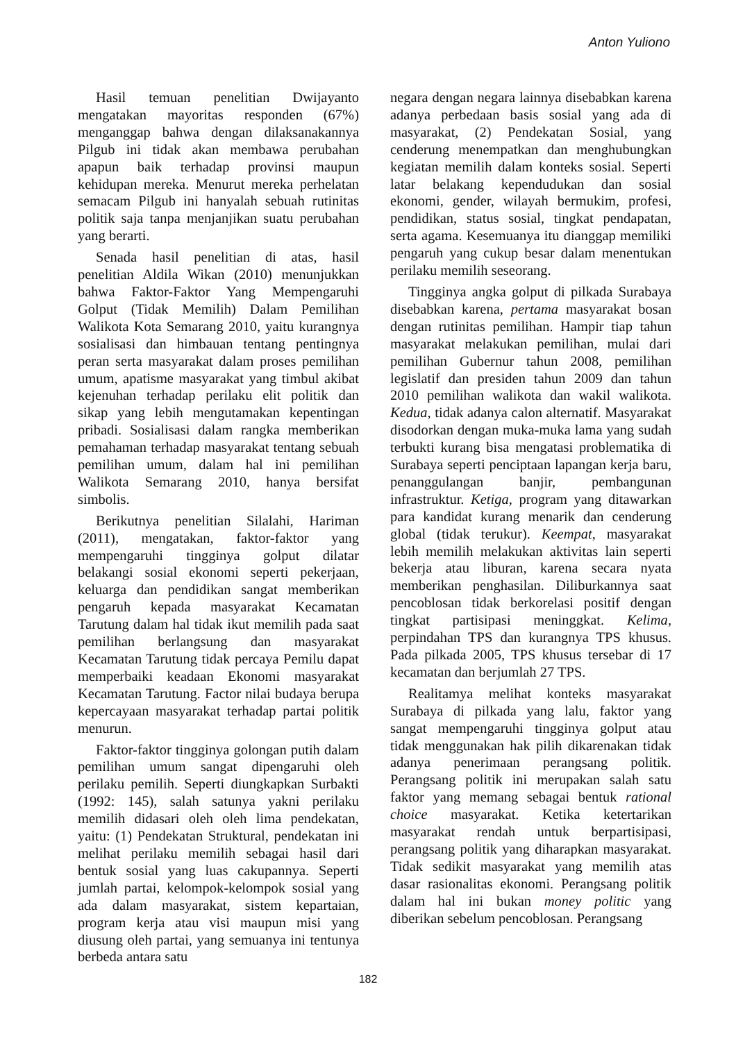Anton Yuliono
Hasil temuan penelitian Dwijayanto mengatakan mayoritas responden (67%) menganggap bahwa dengan dilaksanakannya Pilgub ini tidak akan membawa perubahan apapun baik terhadap provinsi maupun kehidupan mereka. Menurut mereka perhelatan semacam Pilgub ini hanyalah sebuah rutinitas politik saja tanpa menjanjikan suatu perubahan yang berarti.
Senada hasil penelitian di atas, hasil penelitian Aldila Wikan (2010) menunjukkan bahwa Faktor-Faktor Yang Mempengaruhi Golput (Tidak Memilih) Dalam Pemilihan Walikota Kota Semarang 2010, yaitu kurangnya sosialisasi dan himbauan tentang pentingnya peran serta masyarakat dalam proses pemilihan umum, apatisme masyarakat yang timbul akibat kejenuhan terhadap perilaku elit politik dan sikap yang lebih mengutamakan kepentingan pribadi. Sosialisasi dalam rangka memberikan pemahaman terhadap masyarakat tentang sebuah pemilihan umum, dalam hal ini pemilihan Walikota Semarang 2010, hanya bersifat simbolis.
Berikutnya penelitian Silalahi, Hariman (2011), mengatakan, faktor-faktor yang mempengaruhi tingginya golput dilatar belakangi sosial ekonomi seperti pekerjaan, keluarga dan pendidikan sangat memberikan pengaruh kepada masyarakat Kecamatan Tarutung dalam hal tidak ikut memilih pada saat pemilihan berlangsung dan masyarakat Kecamatan Tarutung tidak percaya Pemilu dapat memperbaiki keadaan Ekonomi masyarakat Kecamatan Tarutung. Factor nilai budaya berupa kepercayaan masyarakat terhadap partai politik menurun.
Faktor-faktor tingginya golongan putih dalam pemilihan umum sangat dipengaruhi oleh perilaku pemilih. Seperti diungkapkan Surbakti (1992: 145), salah satunya yakni perilaku memilih didasari oleh oleh lima pendekatan, yaitu: (1) Pendekatan Struktural, pendekatan ini melihat perilaku memilih sebagai hasil dari bentuk sosial yang luas cakupannya. Seperti jumlah partai, kelompok-kelompok sosial yang ada dalam masyarakat, sistem kepartaian, program kerja atau visi maupun misi yang diusung oleh partai, yang semuanya ini tentunya berbeda antara satu
negara dengan negara lainnya disebabkan karena adanya perbedaan basis sosial yang ada di masyarakat, (2) Pendekatan Sosial, yang cenderung menempatkan dan menghubungkan kegiatan memilih dalam konteks sosial. Seperti latar belakang kependudukan dan sosial ekonomi, gender, wilayah bermukim, profesi, pendidikan, status sosial, tingkat pendapatan, serta agama. Kesemuanya itu dianggap memiliki pengaruh yang cukup besar dalam menentukan perilaku memilih seseorang.
Tingginya angka golput di pilkada Surabaya disebabkan karena, pertama masyarakat bosan dengan rutinitas pemilihan. Hampir tiap tahun masyarakat melakukan pemilihan, mulai dari pemilihan Gubernur tahun 2008, pemilihan legislatif dan presiden tahun 2009 dan tahun 2010 pemilihan walikota dan wakil walikota. Kedua, tidak adanya calon alternatif. Masyarakat disodorkan dengan muka-muka lama yang sudah terbukti kurang bisa mengatasi problematika di Surabaya seperti penciptaan lapangan kerja baru, penanggulangan banjir, pembangunan infrastruktur. Ketiga, program yang ditawarkan para kandidat kurang menarik dan cenderung global (tidak terukur). Keempat, masyarakat lebih memilih melakukan aktivitas lain seperti bekerja atau liburan, karena secara nyata memberikan penghasilan. Diliburkannya saat pencoblosan tidak berkorelasi positif dengan tingkat partisipasi meninggkat. Kelima, perpindahan TPS dan kurangnya TPS khusus. Pada pilkada 2005, TPS khusus tersebar di 17 kecamatan dan berjumlah 27 TPS.
Realitamya melihat konteks masyarakat Surabaya di pilkada yang lalu, faktor yang sangat mempengaruhi tingginya golput atau tidak menggunakan hak pilih dikarenakan tidak adanya penerimaan perangsang politik. Perangsang politik ini merupakan salah satu faktor yang memang sebagai bentuk rational choice masyarakat. Ketika ketertarikan masyarakat rendah untuk berpartisipasi, perangsang politik yang diharapkan masyarakat. Tidak sedikit masyarakat yang memilih atas dasar rasionalitas ekonomi. Perangsang politik dalam hal ini bukan money politic yang diberikan sebelum pencoblosan. Perangsang
182